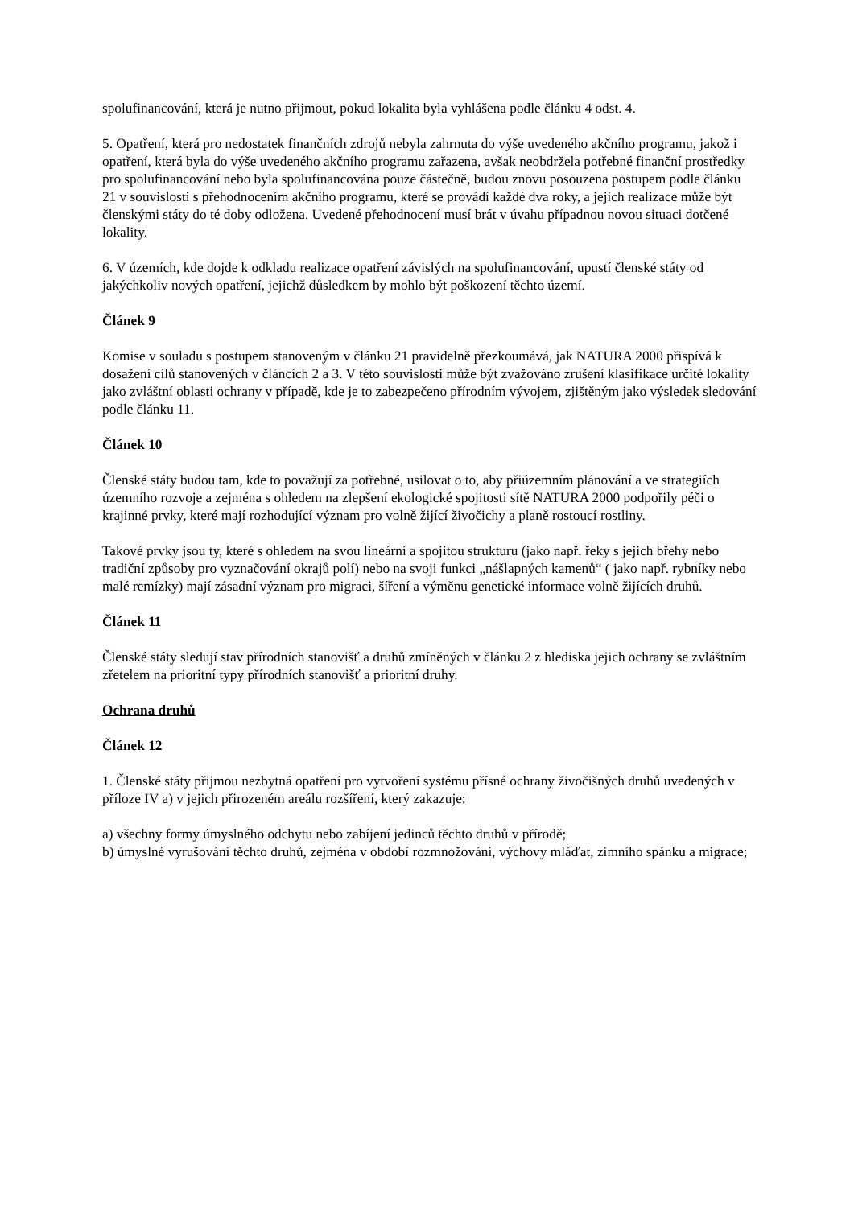spolufinancování, která je nutno přijmout, pokud lokalita byla vyhlášena podle článku 4 odst. 4.
5. Opatření, která pro nedostatek finančních zdrojů nebyla zahrnuta do výše uvedeného akčního programu, jakož i opatření, která byla do výše uvedeného akčního programu zařazena, avšak neobdržela potřebné finanční prostředky pro spolufinancování nebo byla spolufinancována pouze částečně, budou znovu posouzena postupem podle článku 21 v souvislosti s přehodnocením akčního programu, které se provádí každé dva roky, a jejich realizace může být členskými státy do té doby odložena. Uvedené přehodnocení musí brát v úvahu případnou novou situaci dotčené lokality.
6. V územích, kde dojde k odkladu realizace opatření závislých na spolufinancování, upustí členské státy od jakýchkoliv nových opatření, jejichž důsledkem by mohlo být poškození těchto území.
Článek 9
Komise v souladu s postupem stanoveným v článku 21 pravidelně přezkoumává, jak NATURA 2000 přispívá k dosažení cílů stanovených v článcích 2 a 3. V této souvislosti může být zvažováno zrušení klasifikace určité lokality jako zvláštní oblasti ochrany v případě, kde je to zabezpečeno přírodním vývojem, zjištěným jako výsledek sledování podle článku 11.
Článek 10
Členské státy budou tam, kde to považují za potřebné, usilovat o to, aby přiúzemním plánování a ve strategiích územního rozvoje a zejména s ohledem na zlepšení ekologické spojitosti sítě NATURA 2000 podpořily péči o krajinné prvky, které mají rozhodující význam pro volně žijící živočichy a planě rostoucí rostliny.
Takové prvky jsou ty, které s ohledem na svou lineární a spojitou strukturu (jako např. řeky s jejich břehy nebo tradiční způsoby pro vyznačování okrajů polí) nebo na svoji funkci „nášlapných kamenů“ ( jako např. rybníky nebo malé remízky) mají zásadní význam pro migraci, šíření a výměnu genetické informace volně žijících druhů.
Článek 11
Členské státy sledují stav přírodních stanovišť a druhů zmíněných v článku 2 z hlediska jejich ochrany se zvláštním zřetelem na prioritní typy přírodních stanovišť a prioritní druhy.
Ochrana druhů
Článek 12
1. Členské státy přijmou nezbytná opatření pro vytvoření systému přísné ochrany živočišných druhů uvedených v příloze IV a) v jejich přirozeném areálu rozšíření, který zakazuje:
a) všechny formy úmyslného odchytu nebo zabíjení jedinců těchto druhů v přírodě;
b) úmyslné vyrušování těchto druhů, zejména v období rozmnožování, výchovy mláďat, zimního spánku a migrace;